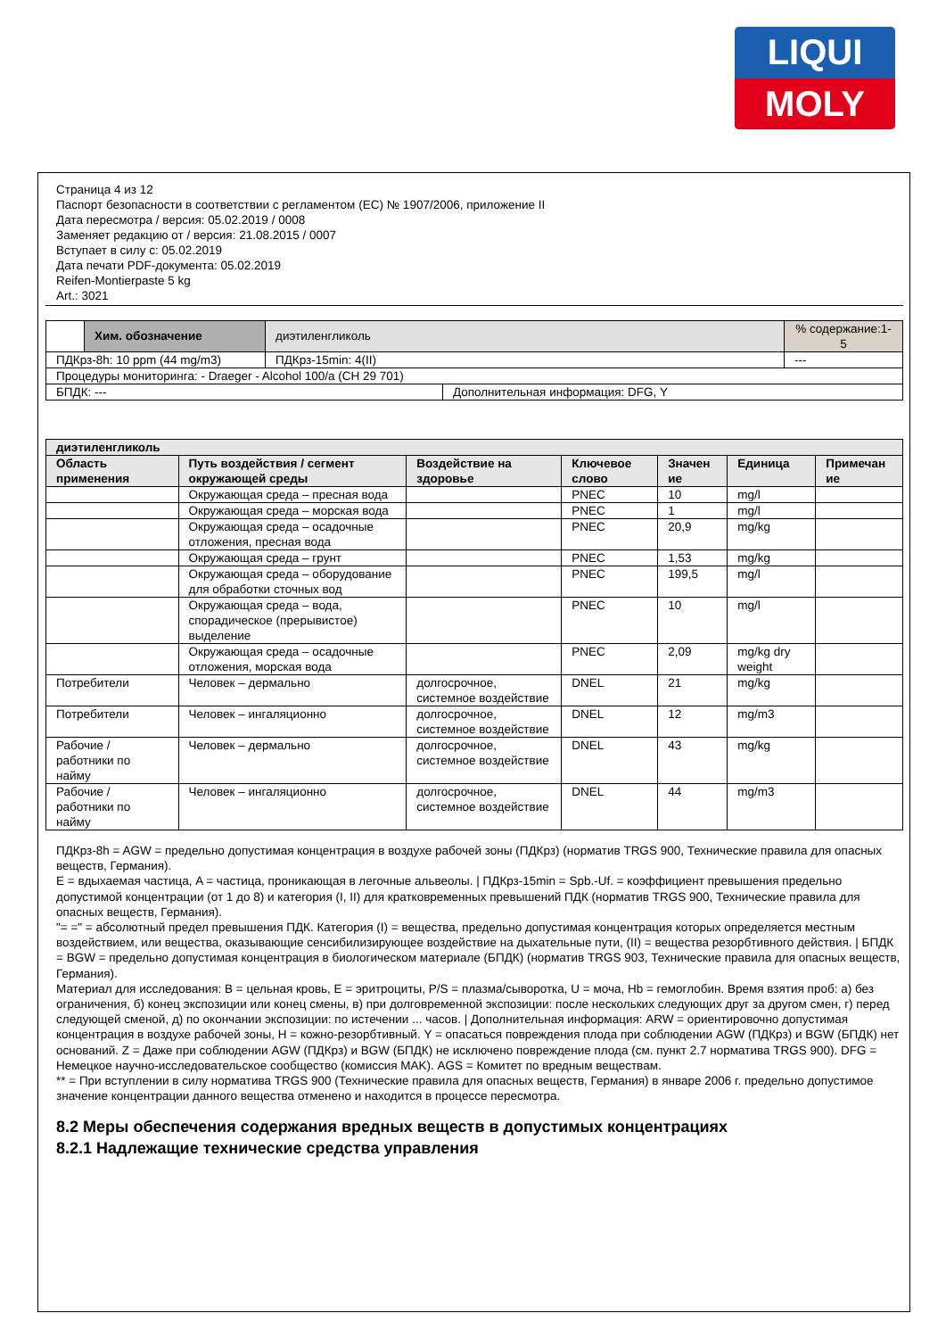LIQUI
MOLY
Страница 4 из 12
Паспорт безопасности в соответствии с регламентом (ЕС) № 1907/2006, приложение II
Дата пересмотра / версия: 05.02.2019 / 0008
Заменяет редакцию от / версия: 21.08.2015 / 0007
Вступает в силу с: 05.02.2019
Дата печати PDF-документа: 05.02.2019
Reifen-Montierpaste 5 kg
Art.: 3021
| | Хим. обозначение | диэтиленгликоль | | | % содержание:1-5 |
| ПДКрз-8h: 10 ppm (44 mg/m3) | | ПДКрз-15min: 4(II) | | --- | |
| Процедуры мониторинга: - Draeger - Alcohol 100/a (CH 29 701) | | | | | |
| БПДК: --- | | | Дополнительная информация: DFG, Y | | |
| диэтиленгликоль | | | | | | |
| --- | --- | --- | --- | --- | --- | --- |
| Область применения | Путь воздействия / сегмент окружающей среды | Воздействие на здоровье | Ключевое слово | Значен ие | Единица | Примечан ие |
| | Окружающая среда – пресная вода | | PNEC | 10 | mg/l | |
| | Окружающая среда – морская вода | | PNEC | 1 | mg/l | |
| | Окружающая среда – осадочные отложения, пресная вода | | PNEC | 20,9 | mg/kg | |
| | Окружающая среда – грунт | | PNEC | 1,53 | mg/kg | |
| | Окружающая среда – оборудование для обработки сточных вод | | PNEC | 199,5 | mg/l | |
| | Окружающая среда – вода, спорадическое (прерывистое) выделение | | PNEC | 10 | mg/l | |
| | Окружающая среда – осадочные отложения, морская вода | | PNEC | 2,09 | mg/kg dry weight | |
| Потребители | Человек – дермально | долгосрочное, системное воздействие | DNEL | 21 | mg/kg | |
| Потребители | Человек – ингаляционно | долгосрочное, системное воздействие | DNEL | 12 | mg/m3 | |
| Рабочие / работники по найму | Человек – дермально | долгосрочное, системное воздействие | DNEL | 43 | mg/kg | |
| Рабочие / работники по найму | Человек – ингаляционно | долгосрочное, системное воздействие | DNEL | 44 | mg/m3 | |
ПДКрз-8h = AGW = предельно допустимая концентрация в воздухе рабочей зоны (ПДКрз) (норматив TRGS 900, Технические правила для опасных веществ, Германия).
E = вдыхаемая частица, A = частица, проникающая в легочные альвеолы. | ПДКрз-15min = Spb.-Uf. = коэффициент превышения предельно допустимой концентрации (от 1 до 8) и категория (I, II) для кратковременных превышений ПДК (норматив TRGS 900, Технические правила для опасных веществ, Германия).
"= =" = абсолютный предел превышения ПДК. Категория (I) = вещества, предельно допустимая концентрация которых определяется местным воздействием, или вещества, оказывающие сенсибилизирующее воздействие на дыхательные пути, (II) = вещества резорбтивного действия. | БПДК = BGW = предельно допустимая концентрация в биологическом материале (БПДК) (норматив TRGS 903, Технические правила для опасных веществ, Германия).
Материал для исследования: B = цельная кровь, E = эритроциты, P/S = плазма/сыворотка, U = моча, Hb = гемоглобин. Время взятия проб: а) без ограничения, б) конец экспозиции или конец смены, в) при долговременной экспозиции: после нескольких следующих друг за другом смен, г) перед следующей сменой, д) по окончании экспозиции: по истечении ... часов. | Дополнительная информация: ARW = ориентировочно допустимая концентрация в воздухе рабочей зоны, H = кожно-резорбтивный. Y = опасаться повреждения плода при соблюдении AGW (ПДКрз) и BGW (БПДК) нет оснований. Z = Даже при соблюдении AGW (ПДКрз) и BGW (БПДК) не исключено повреждение плода (см. пункт 2.7 норматива TRGS 900). DFG = Немецкое научно-исследовательское сообщество (комиссия MAK). AGS = Комитет по вредным веществам.
** = При вступлении в силу норматива TRGS 900 (Технические правила для опасных веществ, Германия) в январе 2006 г. предельно допустимое значение концентрации данного вещества отменено и находится в процессе пересмотра.
8.2 Меры обеспечения содержания вредных веществ в допустимых концентрациях
8.2.1 Надлежащие технические средства управления